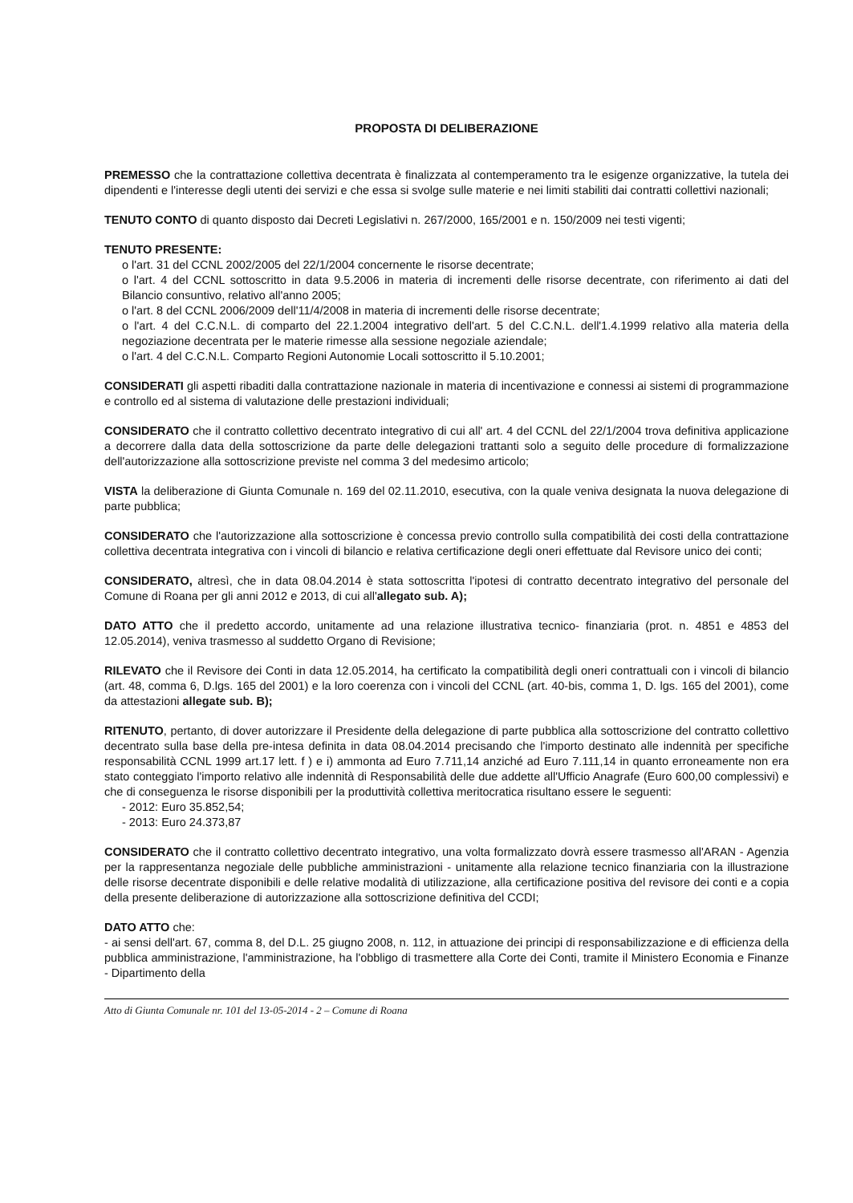PROPOSTA DI DELIBERAZIONE
PREMESSO che la contrattazione collettiva decentrata è finalizzata al contemperamento tra le esigenze organizzative, la tutela dei dipendenti e l'interesse degli utenti dei servizi e che essa si svolge sulle materie e nei limiti stabiliti dai contratti collettivi nazionali;
TENUTO CONTO di quanto disposto dai Decreti Legislativi n. 267/2000, 165/2001 e n. 150/2009 nei testi vigenti;
TENUTO PRESENTE:
o l'art. 31 del CCNL 2002/2005 del 22/1/2004 concernente le risorse decentrate;
o l'art. 4 del CCNL sottoscritto in data 9.5.2006 in materia di incrementi delle risorse decentrate, con riferimento ai dati del Bilancio consuntivo, relativo all'anno 2005;
o l'art. 8 del CCNL 2006/2009 dell'11/4/2008 in materia di incrementi delle risorse decentrate;
o l'art. 4 del C.C.N.L. di comparto del 22.1.2004 integrativo dell'art. 5 del C.C.N.L. dell'1.4.1999 relativo alla materia della negoziazione decentrata per le materie rimesse alla sessione negoziale aziendale;
o l'art. 4 del C.C.N.L. Comparto Regioni Autonomie Locali sottoscritto il 5.10.2001;
CONSIDERATI gli aspetti ribaditi dalla contrattazione nazionale in materia di incentivazione e connessi ai sistemi di programmazione e controllo ed al sistema di valutazione delle prestazioni individuali;
CONSIDERATO che il contratto collettivo decentrato integrativo di cui all' art. 4 del CCNL del 22/1/2004 trova definitiva applicazione a decorrere dalla data della sottoscrizione da parte delle delegazioni trattanti solo a seguito delle procedure di formalizzazione dell'autorizzazione alla sottoscrizione previste nel comma 3 del medesimo articolo;
VISTA la deliberazione di Giunta Comunale n. 169 del 02.11.2010, esecutiva, con la quale veniva designata la nuova delegazione di parte pubblica;
CONSIDERATO che l'autorizzazione alla sottoscrizione è concessa previo controllo sulla compatibilità dei costi della contrattazione collettiva decentrata integrativa con i vincoli di bilancio e relativa certificazione degli oneri effettuate dal Revisore unico dei conti;
CONSIDERATO, altresì, che in data 08.04.2014 è stata sottoscritta l'ipotesi di contratto decentrato integrativo del personale del Comune di Roana per gli anni 2012 e 2013, di cui all'allegato sub. A);
DATO ATTO che il predetto accordo, unitamente ad una relazione illustrativa tecnico- finanziaria (prot. n. 4851 e 4853 del 12.05.2014), veniva trasmesso al suddetto Organo di Revisione;
RILEVATO che il Revisore dei Conti in data 12.05.2014, ha certificato la compatibilità degli oneri contrattuali con i vincoli di bilancio (art. 48, comma 6, D.lgs. 165 del 2001) e la loro coerenza con i vincoli del CCNL (art. 40-bis, comma 1, D. lgs. 165 del 2001), come da attestazioni allegate sub. B);
RITENUTO, pertanto, di dover autorizzare il Presidente della delegazione di parte pubblica alla sottoscrizione del contratto collettivo decentrato sulla base della pre-intesa definita in data 08.04.2014 precisando che l'importo destinato alle indennità per specifiche responsabilità CCNL 1999 art.17 lett. f ) e i) ammonta ad Euro 7.711,14 anziché ad Euro 7.111,14 in quanto erroneamente non era stato conteggiato l'importo relativo alle indennità di Responsabilità delle due addette all'Ufficio Anagrafe (Euro 600,00 complessivi) e che di conseguenza le risorse disponibili per la produttività collettiva meritocratica risultano essere le seguenti:
- 2012: Euro 35.852,54;
- 2013: Euro 24.373,87
CONSIDERATO che il contratto collettivo decentrato integrativo, una volta formalizzato dovrà essere trasmesso all'ARAN - Agenzia per la rappresentanza negoziale delle pubbliche amministrazioni - unitamente alla relazione tecnico finanziaria con la illustrazione delle risorse decentrate disponibili e delle relative modalità di utilizzazione, alla certificazione positiva del revisore dei conti e a copia della presente deliberazione di autorizzazione alla sottoscrizione definitiva del CCDI;
DATO ATTO che:
- ai sensi dell'art. 67, comma 8, del D.L. 25 giugno 2008, n. 112, in attuazione dei principi di responsabilizzazione e di efficienza della pubblica amministrazione, l'amministrazione, ha l'obbligo di trasmettere alla Corte dei Conti, tramite il Ministero Economia e Finanze - Dipartimento della
Atto di Giunta Comunale nr. 101 del 13-05-2014 - 2 – Comune di Roana